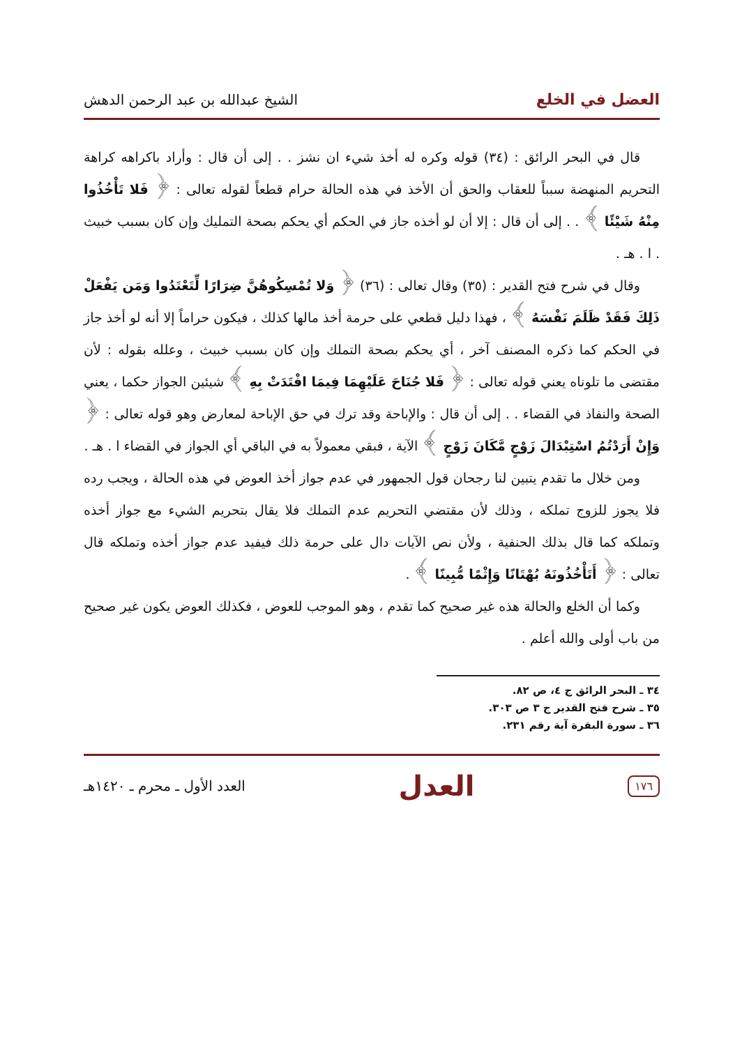العضل في الخلع الشيخ عبدالله بن عبد الرحمن الدهش
قال في البحر الرائق : (٣٤) قوله وكره له أخذ شيء ان نشز . . إلى أن قال : وأراد باكراهه كراهة التحريم المنهضة سبباً للعقاب والحق أن الأخذ في هذه الحالة حرام قطعاً لقوله تعالى : ﴿ فَلا تَأْخُذُوا مِنْهُ شَيْئًا ﴾ . . إلى أن قال : إلا أن لو أخذه جاز في الحكم أي يحكم بصحة التمليك وإن كان بسبب خبيث . ا . هـ .
وقال في شرح فتح القدير : (٣٥) وقال تعالى : (٣٦) ﴿ وَلا تُمْسِكُوهُنَّ ضِرَارًا لِّتَعْتَدُوا وَمَن يَفْعَلْ ذَلِكَ فَقَدْ ظَلَمَ نَفْسَهُ ﴾ ، فهذا دليل قطعي على حرمة أخذ مالها كذلك ، فيكون حراماً إلا أنه لو أخذ جاز في الحكم كما ذكره المصنف آخر ، أي يحكم بصحة التملك وإن كان بسبب خبيث ، وعلله بقوله : لأن مقتضى ما تلوناه يعني قوله تعالى : ﴿ فَلا جُنَاحَ عَلَيْهِمَا فِيمَا افْتَدَتْ بِهِ ﴾ شيئين الجواز حكما ، يعني الصحة والنفاذ في القضاء . . إلى أن قال : والإباحة وقد ترك في حق الإباحة لمعارض وهو قوله تعالى : ﴿ وَإِنْ أَرَدْتُمُ اسْتِبْدَالَ زَوْجٍ مَّكَانَ زَوْجٍ ﴾ الآية ، فبقي معمولاً به في الباقي أي الجواز في القضاء ا . هـ .
ومن خلال ما تقدم يتبين لنا رجحان قول الجمهور في عدم جواز أخذ العوض في هذه الحالة ، ويجب رده فلا يجوز للزوج تملكه ، وذلك لأن مقتضي التحريم عدم التملك فلا يقال بتحريم الشيء مع جواز أخذه وتملكه كما قال بذلك الحنفية ، ولأن نص الآيات دال على حرمة ذلك فيفيد عدم جواز أخذه وتملكه قال تعالى : ﴿ أَتَأْخُذُونَهُ بُهْتَانًا وَإِثْمًا مُّبِينًا ﴾ .
وكما أن الخلع والحالة هذه غير صحيح كما تقدم ، وهو الموجب للعوض ، فكذلك العوض يكون غير صحيح من باب أولى والله أعلم .
٣٤ ـ البحر الرائق ج ٤، ص ٨٢.
٣٥ ـ شرح فتح القدير ج ٣ ص ٣٠٣.
٣٦ ـ سورة البقرة آية رقم ٢٣١.
١٧٦ العدل العدد الأول ـ محرم ـ ١٤٢٠هـ